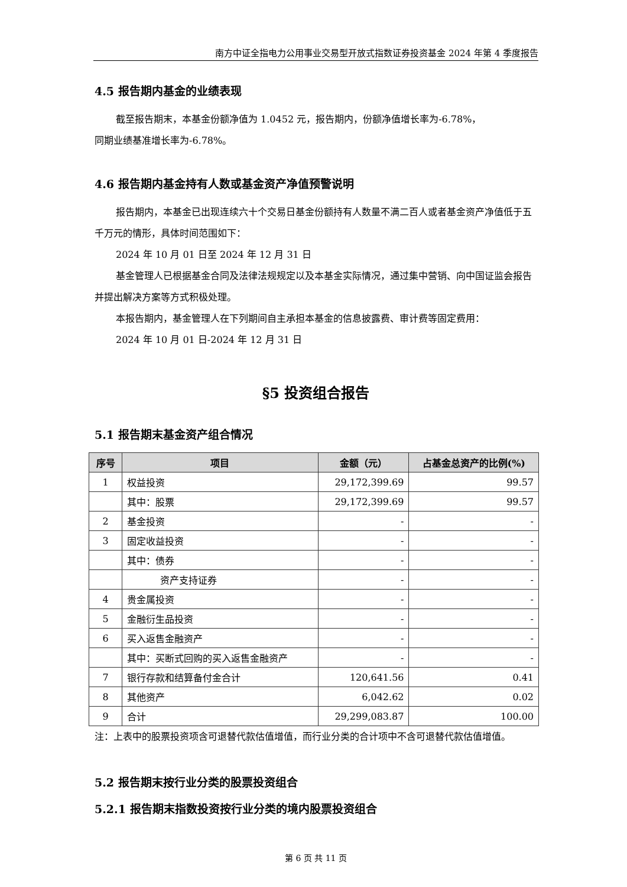南方中证全指电力公用事业交易型开放式指数证券投资基金 2024 年第 4 季度报告
4.5 报告期内基金的业绩表现
截至报告期末，本基金份额净值为 1.0452 元，报告期内，份额净值增长率为-6.78%，
同期业绩基准增长率为-6.78%。
4.6 报告期内基金持有人数或基金资产净值预警说明
报告期内，本基金已出现连续六十个交易日基金份额持有人数量不满二百人或者基金资产净值低于五千万元的情形，具体时间范围如下：
2024 年 10 月 01 日至 2024 年 12 月 31 日
基金管理人已根据基金合同及法律法规规定以及本基金实际情况，通过集中营销、向中国证监会报告并提出解决方案等方式积极处理。
本报告期内，基金管理人在下列期间自主承担本基金的信息披露费、审计费等固定费用：
2024 年 10 月 01 日-2024 年 12 月 31 日
§5 投资组合报告
5.1 报告期末基金资产组合情况
| 序号 | 项目 | 金额（元） | 占基金总资产的比例(%) |
| --- | --- | --- | --- |
| 1 | 权益投资 | 29,172,399.69 | 99.57 |
| | 其中：股票 | 29,172,399.69 | 99.57 |
| 2 | 基金投资 | - | - |
| 3 | 固定收益投资 | - | - |
| | 其中：债券 | - | - |
| | 资产支持证券 | - | - |
| 4 | 贵金属投资 | - | - |
| 5 | 金融衍生品投资 | - | - |
| 6 | 买入返售金融资产 | - | - |
| | 其中：买断式回购的买入返售金融资产 | - | - |
| 7 | 银行存款和结算备付金合计 | 120,641.56 | 0.41 |
| 8 | 其他资产 | 6,042.62 | 0.02 |
| 9 | 合计 | 29,299,083.87 | 100.00 |
注：上表中的股票投资项含可退替代款估值增值，而行业分类的合计项中不含可退替代款估值增值。
5.2 报告期末按行业分类的股票投资组合
5.2.1 报告期末指数投资按行业分类的境内股票投资组合
第 6 页 共 11 页